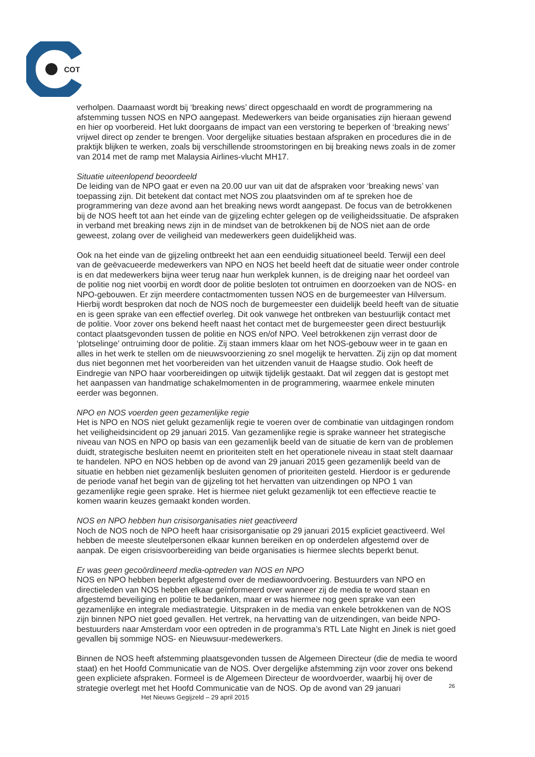COT
verholpen. Daarnaast wordt bij ‘breaking news’ direct opgeschaald en wordt de programmering na afstemming tussen NOS en NPO aangepast. Medewerkers van beide organisaties zijn hieraan gewend en hier op voorbereid. Het lukt doorgaans de impact van een verstoring te beperken of ‘breaking news’ vrijwel direct op zender te brengen. Voor dergelijke situaties bestaan afspraken en procedures die in de praktijk blijken te werken, zoals bij verschillende stroomstoringen en bij breaking news zoals in de zomer van 2014 met de ramp met Malaysia Airlines-vlucht MH17.
Situatie uiteenlopend beoordeeld
De leiding van de NPO gaat er even na 20.00 uur van uit dat de afspraken voor ‘breaking news’ van toepassing zijn. Dit betekent dat contact met NOS zou plaatsvinden om af te spreken hoe de programmering van deze avond aan het breaking news wordt aangepast. De focus van de betrokkenen bij de NOS heeft tot aan het einde van de gijzeling echter gelegen op de veiligheidssituatie. De afspraken in verband met breaking news zijn in de mindset van de betrokkenen bij de NOS niet aan de orde geweest, zolang over de veiligheid van medewerkers geen duidelijkheid was.
Ook na het einde van de gijzeling ontbreekt het aan een eenduidig situationeel beeld. Terwijl een deel van de geëvacueerde medewerkers van NPO en NOS het beeld heeft dat de situatie weer onder controle is en dat medewerkers bijna weer terug naar hun werkplek kunnen, is de dreiging naar het oordeel van de politie nog niet voorbij en wordt door de politie besloten tot ontruimen en doorzoeken van de NOS- en NPO-gebouwen. Er zijn meerdere contactmomenten tussen NOS en de burgemeester van Hilversum. Hierbij wordt besproken dat noch de NOS noch de burgemeester een duidelijk beeld heeft van de situatie en is geen sprake van een effectief overleg. Dit ook vanwege het ontbreken van bestuurlijk contact met de politie. Voor zover ons bekend heeft naast het contact met de burgemeester geen direct bestuurlijk contact plaatsgevonden tussen de politie en NOS en/of NPO. Veel betrokkenen zijn verrast door de ‘plotselinge’ ontruiming door de politie. Zij staan immers klaar om het NOS-gebouw weer in te gaan en alles in het werk te stellen om de nieuwsvoorziening zo snel mogelijk te hervatten. Zij zijn op dat moment dus niet begonnen met het voorbereiden van het uitzenden vanuit de Haagse studio. Ook heeft de Eindregie van NPO haar voorbereidingen op uitwijk tijdelijk gestaakt. Dat wil zeggen dat is gestopt met het aanpassen van handmatige schakelmomenten in de programmering, waarmee enkele minuten eerder was begonnen.
NPO en NOS voerden geen gezamenlijke regie
Het is NPO en NOS niet gelukt gezamenlijk regie te voeren over de combinatie van uitdagingen rondom het veiligheidsincident op 29 januari 2015. Van gezamenlijke regie is sprake wanneer het strategische niveau van NOS en NPO op basis van een gezamenlijk beeld van de situatie de kern van de problemen duidt, strategische besluiten neemt en prioriteiten stelt en het operationele niveau in staat stelt daarnaar te handelen. NPO en NOS hebben op de avond van 29 januari 2015 geen gezamenlijk beeld van de situatie en hebben niet gezamenlijk besluiten genomen of prioriteiten gesteld. Hierdoor is er gedurende de periode vanaf het begin van de gijzeling tot het hervatten van uitzendingen op NPO 1 van gezamenlijke regie geen sprake. Het is hiermee niet gelukt gezamenlijk tot een effectieve reactie te komen waarin keuzes gemaakt konden worden.
NOS en NPO hebben hun crisisorganisaties niet geactiveerd
Noch de NOS noch de NPO heeft haar crisisorganisatie op 29 januari 2015 expliciet geactiveerd. Wel hebben de meeste sleutelpersonen elkaar kunnen bereiken en op onderdelen afgestemd over de aanpak. De eigen crisisvoorbereiding van beide organisaties is hiermee slechts beperkt benut.
Er was geen gecoördineerd media-optreden van NOS en NPO
NOS en NPO hebben beperkt afgestemd over de mediawoordvoering. Bestuurders van NPO en directieleden van NOS hebben elkaar geïnformeerd over wanneer zij de media te woord staan en afgestemd beveiliging en politie te bedanken, maar er was hiermee nog geen sprake van een gezamenlijke en integrale mediastrategie. Uitspraken in de media van enkele betrokkenen van de NOS zijn binnen NPO niet goed gevallen. Het vertrek, na hervatting van de uitzendingen, van beide NPO-bestuurders naar Amsterdam voor een optreden in de programma’s RTL Late Night en Jinek is niet goed gevallen bij sommige NOS- en Nieuwsuur-medewerkers.
Binnen de NOS heeft afstemming plaatsgevonden tussen de Algemeen Directeur (die de media te woord staat) en het Hoofd Communicatie van de NOS. Over dergelijke afstemming zijn voor zover ons bekend geen expliciete afspraken. Formeel is de Algemeen Directeur de woordvoerder, waarbij hij over de strategie overlegt met het Hoofd Communicatie van de NOS. Op de avond van 29 januari
26
Het Nieuws Gegijzeld – 29 april 2015